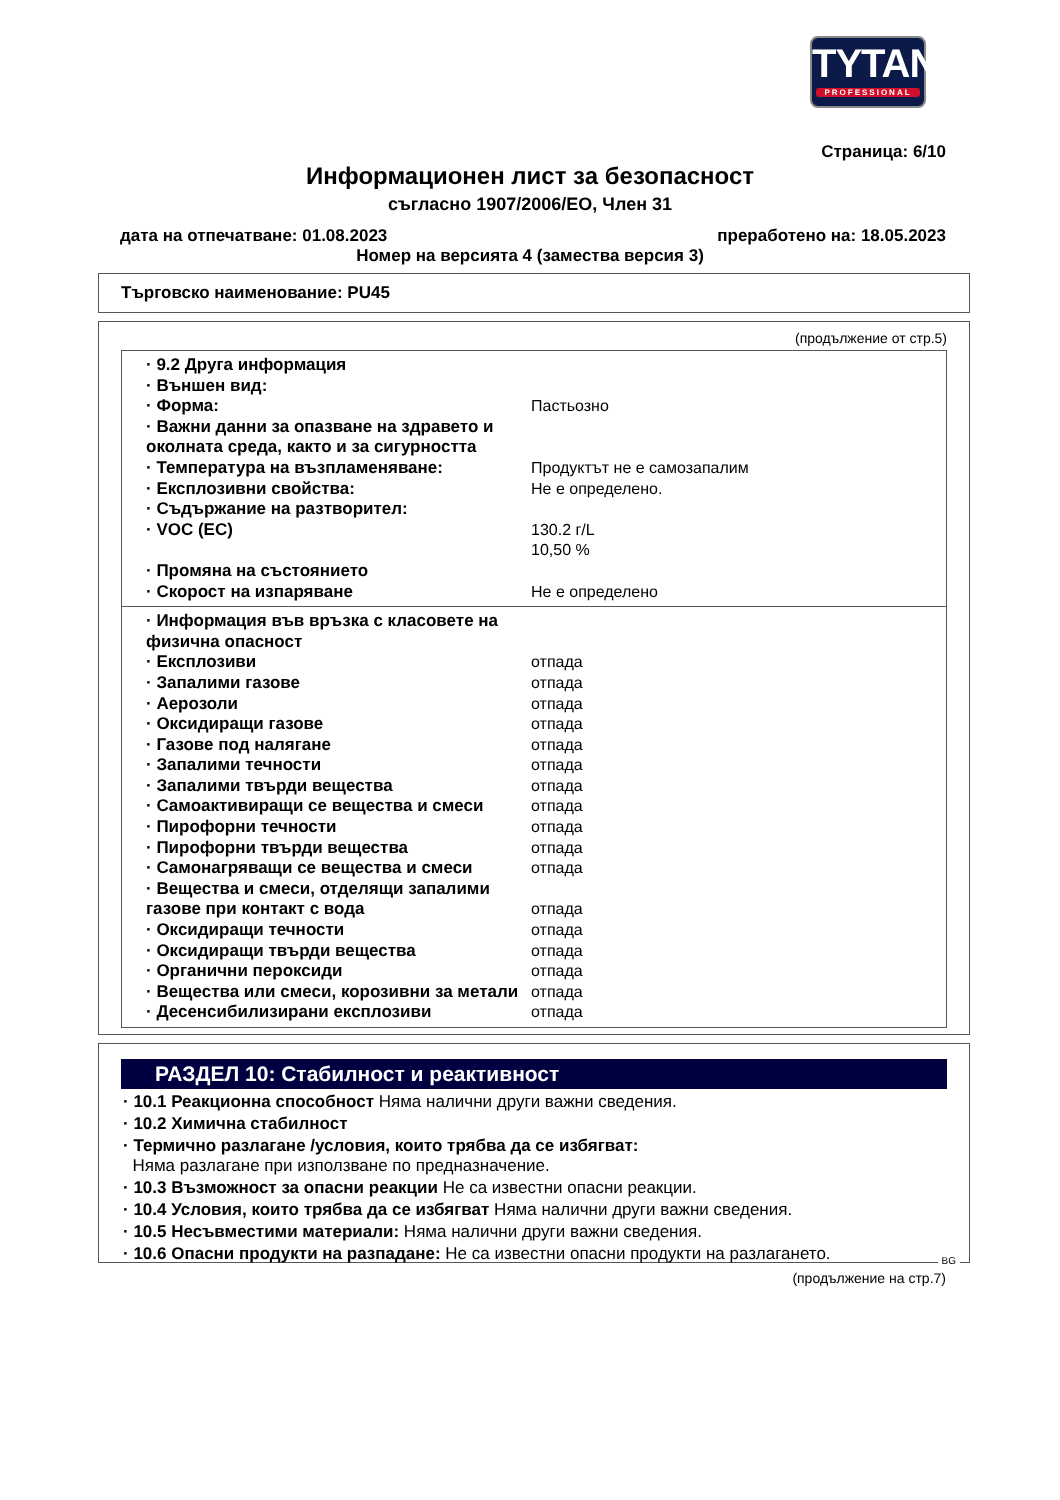TYTAN
PROFESSIONAL
Страница: 6/10
Информационен лист за безопасност
съгласно 1907/2006/ЕО, Член 31
дата на отпечатване: 01.08.2023 преработено на: 18.05.2023
Номер на версията 4 (замества версия 3)
Търговско наименование: PU45
(продължение от стр.5)
· 9.2 Друга информация
· Външен вид:
· Форма: Пастьозно
· Важни данни за опазване на здравето и околната среда, както и за сигурността
· Температура на възпламеняване: Продуктът не е самозапалим
· Експлозивни свойства: Не е определено.
· Съдържание на разтворител:
· VOC (EC) 130.2 г/L
10,50 %
· Промяна на състоянието
· Скорост на изпаряване Не е определено
· Информация във връзка с класовете на физична опасност
· Експлозиви отпада
· Запалими газове отпада
· Аерозоли отпада
· Оксидиращи газове отпада
· Газове под налягане отпада
· Запалими течности отпада
· Запалими твърди вещества отпада
· Самоактивиращи се вещества и смеси отпада
· Пирофорни течности отпада
· Пирофорни твърди вещества отпада
· Самонагряващи се вещества и смеси отпада
· Вещества и смеси, отделящи запалими газове при контакт с вода
отпада
· Оксидиращи течности отпада
· Оксидиращи твърди вещества отпада
· Органични пероксиди отпада
· Вещества или смеси, корозивни за метали
отпада
· Десенсибилизирани експлозиви отпада
РАЗДЕЛ 10: Стабилност и реактивност
· 10.1 Реакционна способност Няма налични други важни сведения.
· 10.2 Химична стабилност
· Термично разлагане /условия, които трябва да се избягват:
Няма разлагане при използване по предназначение.
· 10.3 Възможност за опасни реакции Не са известни опасни реакции.
· 10.4 Условия, които трябва да се избягват Няма налични други важни сведения.
· 10.5 Несъвместими материали: Няма налични други важни сведения.
· 10.6 Опасни продукти на разпадане: Не са известни опасни продукти на разлагането.
BG
(продължение на стр.7)